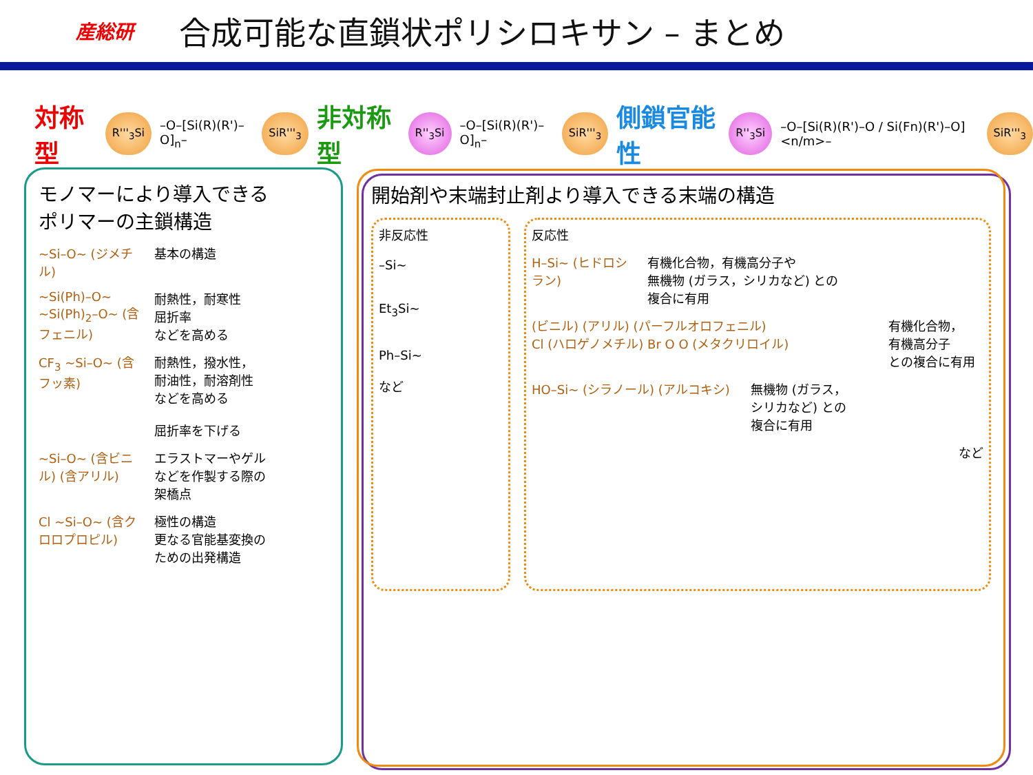産総研
合成可能な直鎖状ポリシロキサン – まとめ
対称型 R'''<sub>3</sub>Si –O–[Si(R)(R')–O]<sub>n</sub>– SiR'''<sub>3</sub> 非対称型 R''<sub>3</sub>Si –O–[Si(R)(R')–O]<sub>n</sub>– SiR'''<sub>3</sub> 側鎖官能性 R''<sub>3</sub>Si –O–[Si(R)(R')–O / Si(Fn)(R')–O]<n/m>– SiR'''<sub>3</sub>
モノマーにより導入できる
ポリマーの主鎖構造
~Si–O~ (ジメチル) 基本の構造
~Si(Ph)–O~ ~Si(Ph)<sub>2</sub>–O~ (含フェニル) 耐熱性，耐寒性
屈折率
などを高める
CF<sub>3</sub> ~Si–O~ (含フッ素) 耐熱性，撥水性，
耐油性，耐溶剤性
などを高める
屈折率を下げる
~Si–O~ (含ビニル) (含アリル) エラストマーやゲル
などを作製する際の
架橋点
Cl ~Si–O~ (含クロロプロピル) 極性の構造
更なる官能基変換の
ための出発構造
開始剤や末端封止剤より導入できる末端の構造
非反応性
–Si~
Et<sub>3</sub>Si~
Ph–Si~
など
反応性
H–Si~ (ヒドロシラン) 有機化合物，有機高分子や
無機物 (ガラス，シリカなど) との
複合に有用
(ビニル) (アリル) (パーフルオロフェニル)
Cl (ハロゲノメチル) Br O O (メタクリロイル) 有機化合物，
有機高分子
との複合に有用
HO–Si~ (シラノール) (アルコキシ) 無機物 (ガラス，
シリカなど) との
複合に有用
など